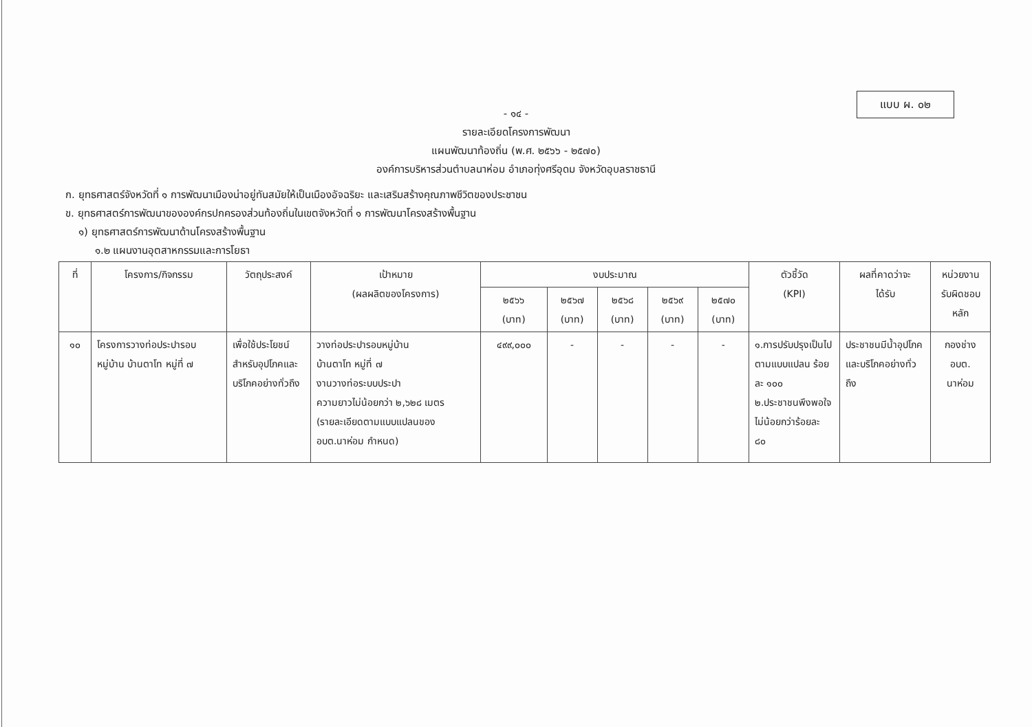แบบ ผ. ๐๒
- ๑๔ -
รายละเอียดโครงการพัฒนา
แผนพัฒนาท้องถิ่น (พ.ศ. ๒๕๖๖ - ๒๕๗๐)
องค์การบริหารส่วนตำบลนาห่อม อำเภอทุ่งศรีอุดม จังหวัดอุบลราชธานี
ก. ยุทธศาสตร์จังหวัดที่ ๑ การพัฒนาเมืองน่าอยู่ทันสมัยให้เป็นเมืองอัจฉริยะ และเสริมสร้างคุณภาพชีวิตของประชาชน
ข. ยุทธศาสตร์การพัฒนาขององค์กรปกครองส่วนท้องถิ่นในเขตจังหวัดที่ ๑ การพัฒนาโครงสร้างพื้นฐาน
๑) ยุทธศาสตร์การพัฒนาด้านโครงสร้างพื้นฐาน
๑.๒ แผนงานอุตสาหกรรมและการโยธา
| ที่ | โครงการ/กิจกรรม | วัตถุประสงค์ | เป้าหมาย (ผลผลิตของโครงการ) | งบประมาณ | | | | | ตัวชี้วัด (KPI) | ผลที่คาดว่าจะ ได้รับ | หน่วยงาน รับผิดชอบ หลัก |
| --- | --- | --- | --- | --- | --- | --- | --- | --- | --- | --- | --- |
| | | | | ๒๕๖๖ (บาท) | ๒๕๖๗ (บาท) | ๒๕๖๘ (บาท) | ๒๕๖๙ (บาท) | ๒๕๗๐ (บาท) | | | |
| ๑๐ | โครงการวางท่อประปารอบหมู่บ้าน บ้านตาโท หมู่ที่ ๗ | เพื่อใช้ประโยชน์สำหรับอุปโภคและบริโภคอย่างทั่วถึง | วางท่อประปารอบหมู่บ้าน บ้านตาโท หมู่ที่ ๗ งานวางท่อระบบประปา ความยาวไม่น้อยกว่า ๒,๖๒๘ เมตร (รายละเอียดตามแบบแปลนของ อบต.นาห่อม กำหนด) | ๔๙๙,๐๐๐ | - | - | - | - | ๑.การปรับปรุงเป็นไปตามแบบแปลน ร้อยละ ๑๐๐ ๒.ประชาชนพึงพอใจไม่น้อยกว่าร้อยละ ๘๐ | ประชาชนมีน้ำอุปโภคและบริโภคอย่างทั่วถึง | กองช่าง อบต. นาห่อม |